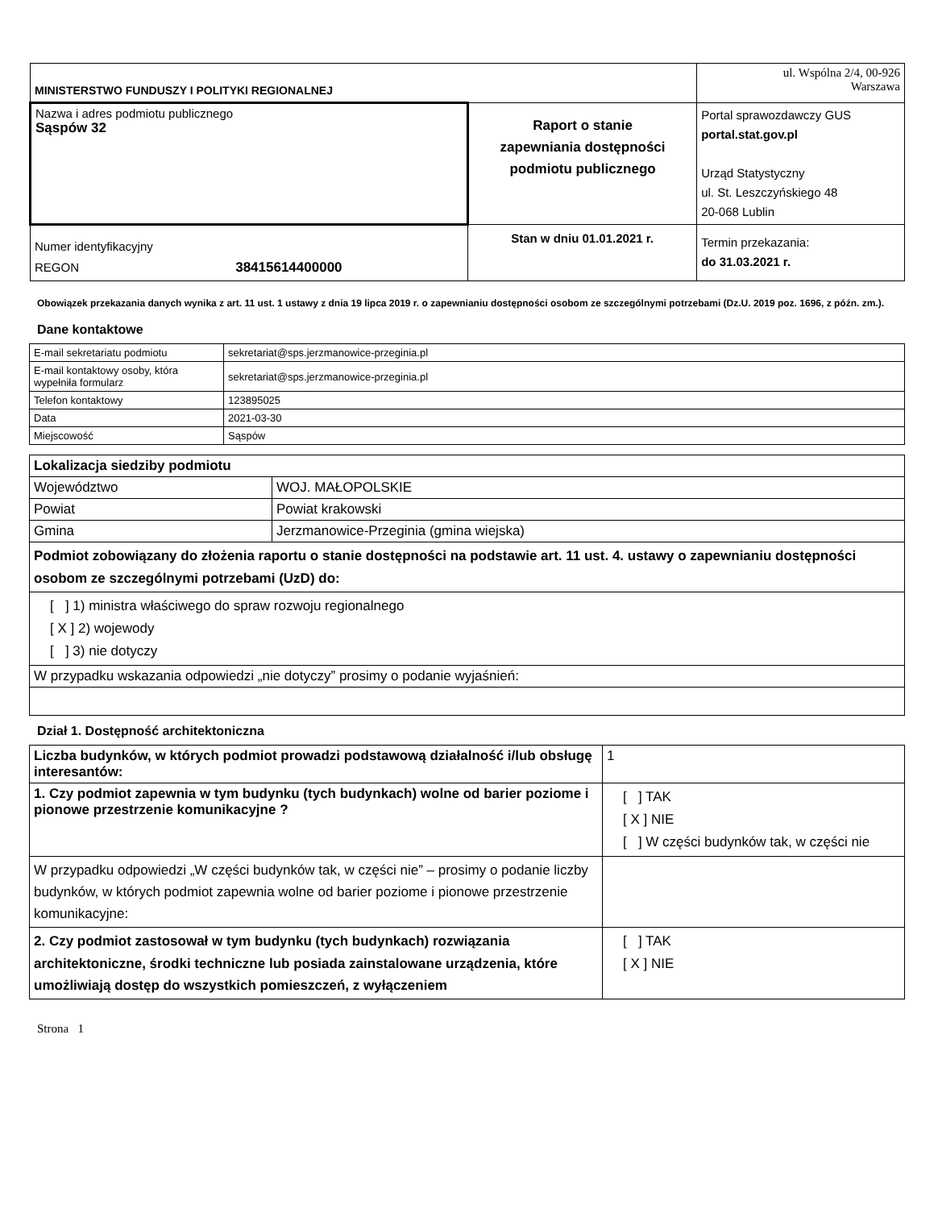| MINISTERSTWO FUNDUSZY I POLITYKI REGIONALNEJ | | ul. Wspólna 2/4, 00-926 Warszawa |
| Nazwa i adres podmiotu publicznego Sąspów 32 | Raport o stanie zapewniania dostępności podmiotu publicznego | Portal sprawozdawczy GUS portal.stat.gov.pl Urząd Statystyczny ul. St. Leszczyńskiego 48 20-068 Lublin |
| Numer identyfikacyjny REGON 38415614400000 | Stan w dniu 01.01.2021 r. | Termin przekazania: do 31.03.2021 r. |
Obowiązek przekazania danych wynika z art. 11 ust. 1 ustawy z dnia 19 lipca 2019 r. o zapewnianiu dostępności osobom ze szczególnymi potrzebami (Dz.U. 2019 poz. 1696, z późn. zm.).
Dane kontaktowe
| E-mail sekretariatu podmiotu | sekretariat@sps.jerzmanowice-przeginia.pl |
| E-mail kontaktowy osoby, która wypełniła formularz | sekretariat@sps.jerzmanowice-przeginia.pl |
| Telefon kontaktowy | 123895025 |
| Data | 2021-03-30 |
| Miejscowość | Sąspów |
| Lokalizacja siedziby podmiotu | |
| Województwo | WOJ. MAŁOPOLSKIE |
| Powiat | Powiat krakowski |
| Gmina | Jerzmanowice-Przeginia (gmina wiejska) |
| Podmiot zobowiązany do złożenia raportu o stanie dostępności na podstawie art. 11 ust. 4. ustawy o zapewnianiu dostępności osobom ze szczególnymi potrzebami (UzD) do: | |
| [ ] 1) ministra właściwego do spraw rozwoju regionalnego [ X ] 2) wojewody [ ] 3) nie dotyczy | |
| W przypadku wskazania odpowiedzi „nie dotyczy” prosimy o podanie wyjaśnień: | |
Dział 1. Dostępność architektoniczna
| Liczba budynków, w których podmiot prowadzi podstawową działalność i/lub obsługę interesantów: | 1 |
| 1. Czy podmiot zapewnia w tym budynku (tych budynkach) wolne od barier poziome i pionowe przestrzenie komunikacyjne ? | [ ] TAK [ X ] NIE [ ] W części budynków tak, w części nie |
| W przypadku odpowiedzi „W części budynków tak, w części nie” – prosimy o podanie liczby budynków, w których podmiot zapewnia wolne od barier poziome i pionowe przestrzenie komunikacyjne: | |
| 2. Czy podmiot zastosował w tym budynku (tych budynkach) rozwiązania architektoniczne, środki techniczne lub posiada zainstalowane urządzenia, które umożliwiają dostęp do wszystkich pomieszczeń, z wyłączeniem | [ ] TAK [ X ] NIE |
Strona 1